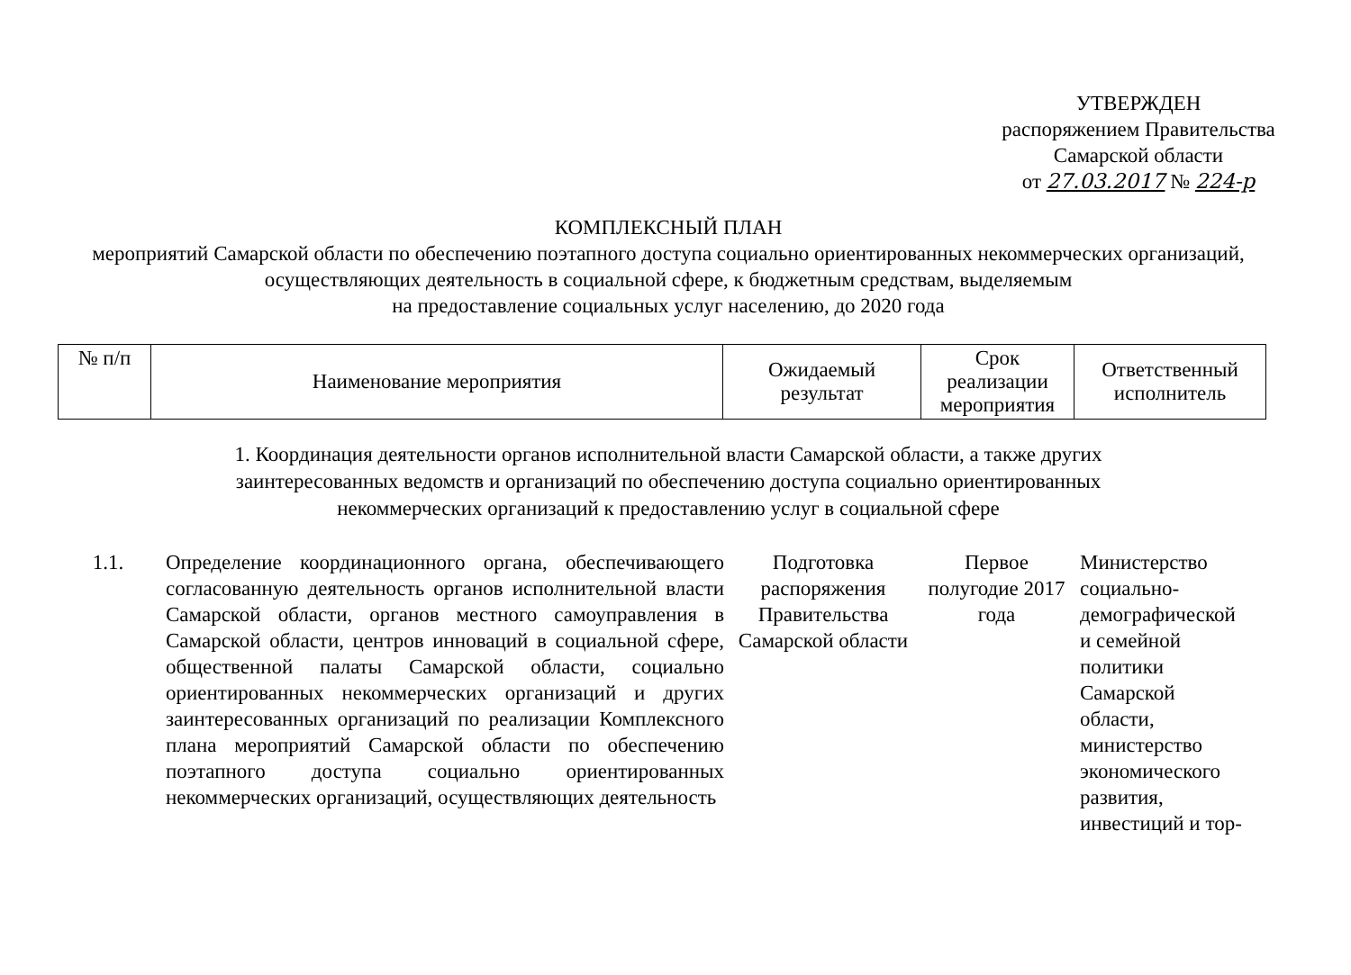УТВЕРЖДЕН
распоряжением Правительства
Самарской области
от 27.03.2017 № 224-р
КОМПЛЕКСНЫЙ ПЛАН
мероприятий Самарской области по обеспечению поэтапного доступа социально ориентированных некоммерческих организаций, осуществляющих деятельность в социальной сфере, к бюджетным средствам, выделяемым
на предоставление социальных услуг населению, до 2020 года
| № п/п | Наименование мероприятия | Ожидаемый результат | Срок реализации мероприятия | Ответственный исполнитель |
| --- | --- | --- | --- | --- |
1. Координация деятельности органов исполнительной власти Самарской области, а также других
заинтересованных ведомств и организаций по обеспечению доступа социально ориентированных
некоммерческих организаций к предоставлению услуг в социальной сфере
1.1. Определение координационного органа, обеспечивающего согласованную деятельность органов исполнительной власти Самарской области, органов местного самоуправления в Самарской области, центров инноваций в социальной сфере, общественной палаты Самарской области, социально ориентированных некоммерческих организаций и других заинтересованных организаций по реализации Комплексного плана мероприятий Самарской области по обеспечению поэтапного доступа социально ориентированных некоммерческих организаций, осуществляющих деятельность
Подготовка распоряжения Правительства Самарской области
Первое полугодие 2017 года
Министерство социально-демографической и семейной политики Самарской области, министерство экономического развития, инвестиций и тор-